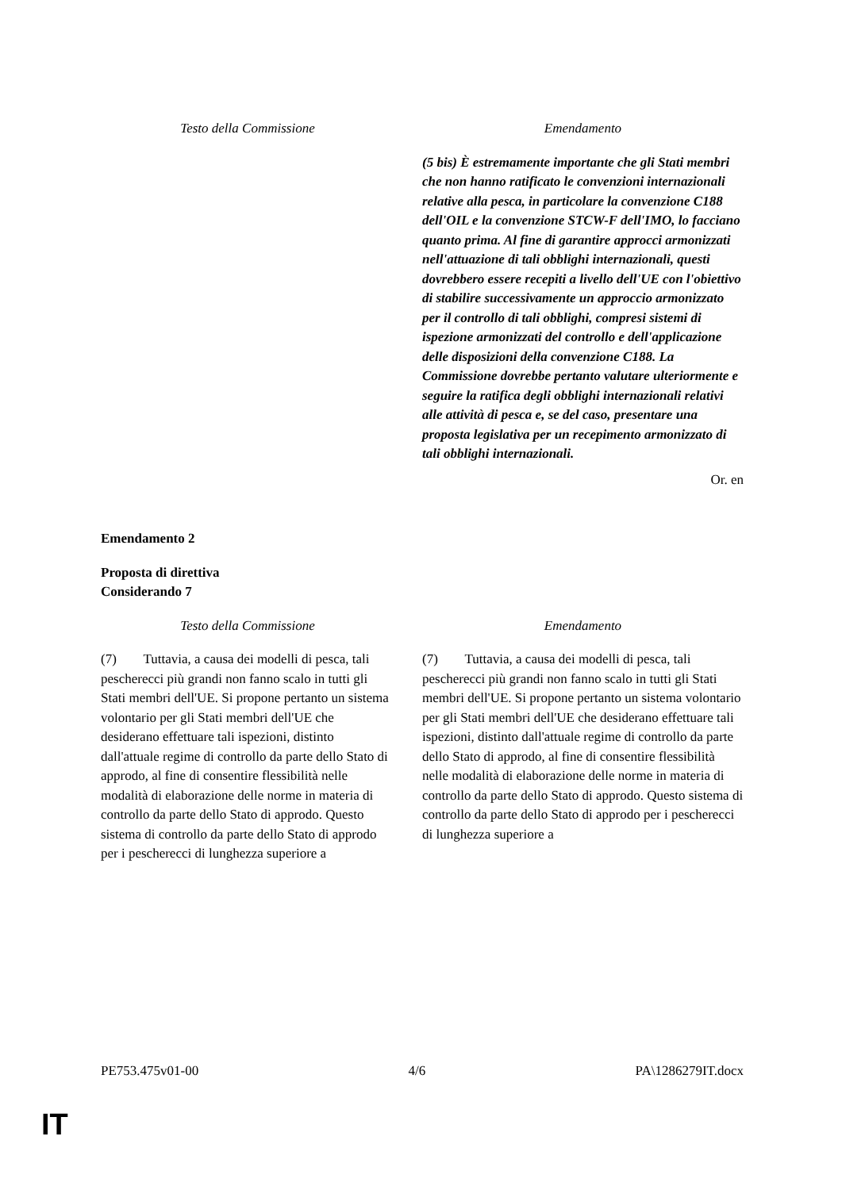| Testo della Commissione | Emendamento |
| | (5 bis) È estremamente importante che gli Stati membri che non hanno ratificato le convenzioni internazionali relative alla pesca, in particolare la convenzione C188 dell'OIL e la convenzione STCW-F dell'IMO, lo facciano quanto prima. Al fine di garantire approcci armonizzati nell'attuazione di tali obblighi internazionali, questi dovrebbero essere recepiti a livello dell'UE con l'obiettivo di stabilire successivamente un approccio armonizzato per il controllo di tali obblighi, compresi sistemi di ispezione armonizzati del controllo e dell'applicazione delle disposizioni della convenzione C188. La Commissione dovrebbe pertanto valutare ulteriormente e seguire la ratifica degli obblighi internazionali relativi alle attività di pesca e, se del caso, presentare una proposta legislativa per un recepimento armonizzato di tali obblighi internazionali. |
Or. en
Emendamento 2
Proposta di direttiva
Considerando 7
| Testo della Commissione | Emendamento |
| (7) Tuttavia, a causa dei modelli di pesca, tali pescherecci più grandi non fanno scalo in tutti gli Stati membri dell'UE. Si propone pertanto un sistema volontario per gli Stati membri dell'UE che desiderano effettuare tali ispezioni, distinto dall'attuale regime di controllo da parte dello Stato di approdo, al fine di consentire flessibilità nelle modalità di elaborazione delle norme in materia di controllo da parte dello Stato di approdo. Questo sistema di controllo da parte dello Stato di approdo per i pescherecci di lunghezza superiore a | (7) Tuttavia, a causa dei modelli di pesca, tali pescherecci più grandi non fanno scalo in tutti gli Stati membri dell'UE. Si propone pertanto un sistema volontario per gli Stati membri dell'UE che desiderano effettuare tali ispezioni, distinto dall'attuale regime di controllo da parte dello Stato di approdo, al fine di consentire flessibilità nelle modalità di elaborazione delle norme in materia di controllo da parte dello Stato di approdo. Questo sistema di controllo da parte dello Stato di approdo per i pescherecci di lunghezza superiore a |
PE753.475v01-00 4/6 PA\1286279IT.docx
IT